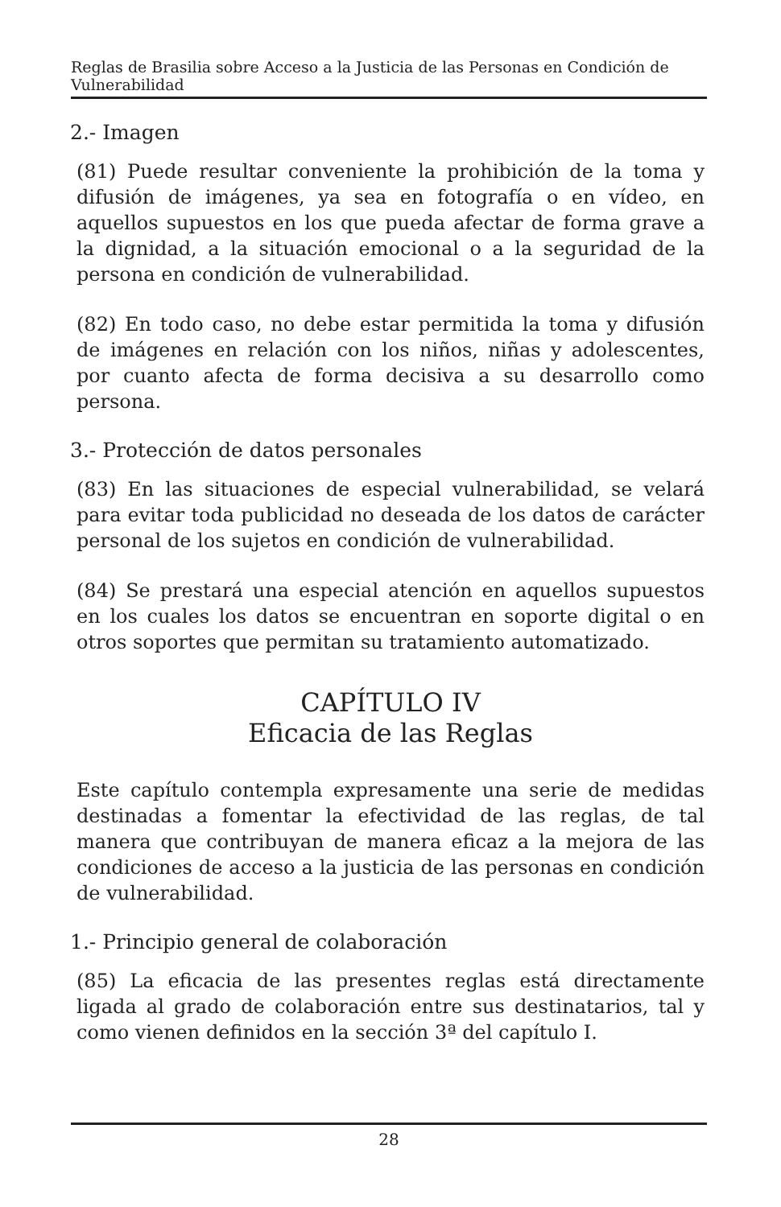Reglas de Brasilia sobre Acceso a la Justicia de las Personas en Condición de Vulnerabilidad
2.- Imagen
(81) Puede resultar conveniente la prohibición de la toma y difusión de imágenes, ya sea en fotografía o en vídeo, en aquellos supuestos en los que pueda afectar de forma grave a la dignidad, a la situación emocional o a la seguridad de la persona en condición de vulnerabilidad.
(82) En todo caso, no debe estar permitida la toma y difusión de imágenes en relación con los niños, niñas y adolescentes, por cuanto afecta de forma decisiva a su desarrollo como persona.
3.- Protección de datos personales
(83) En las situaciones de especial vulnerabilidad, se velará para evitar toda publicidad no deseada de los datos de carácter personal de los sujetos en condición de vulnerabilidad.
(84) Se prestará una especial atención en aquellos supuestos en los cuales los datos se encuentran en soporte digital o en otros soportes que permitan su tratamiento automatizado.
CAPÍTULO IV
Eficacia de las Reglas
Este capítulo contempla expresamente una serie de medidas destinadas a fomentar la efectividad de las reglas, de tal manera que contribuyan de manera eficaz a la mejora de las condiciones de acceso a la justicia de las personas en condición de vulnerabilidad.
1.- Principio general de colaboración
(85) La eficacia de las presentes reglas está directamente ligada al grado de colaboración entre sus destinatarios, tal y como vienen definidos en la sección 3ª del capítulo I.
28